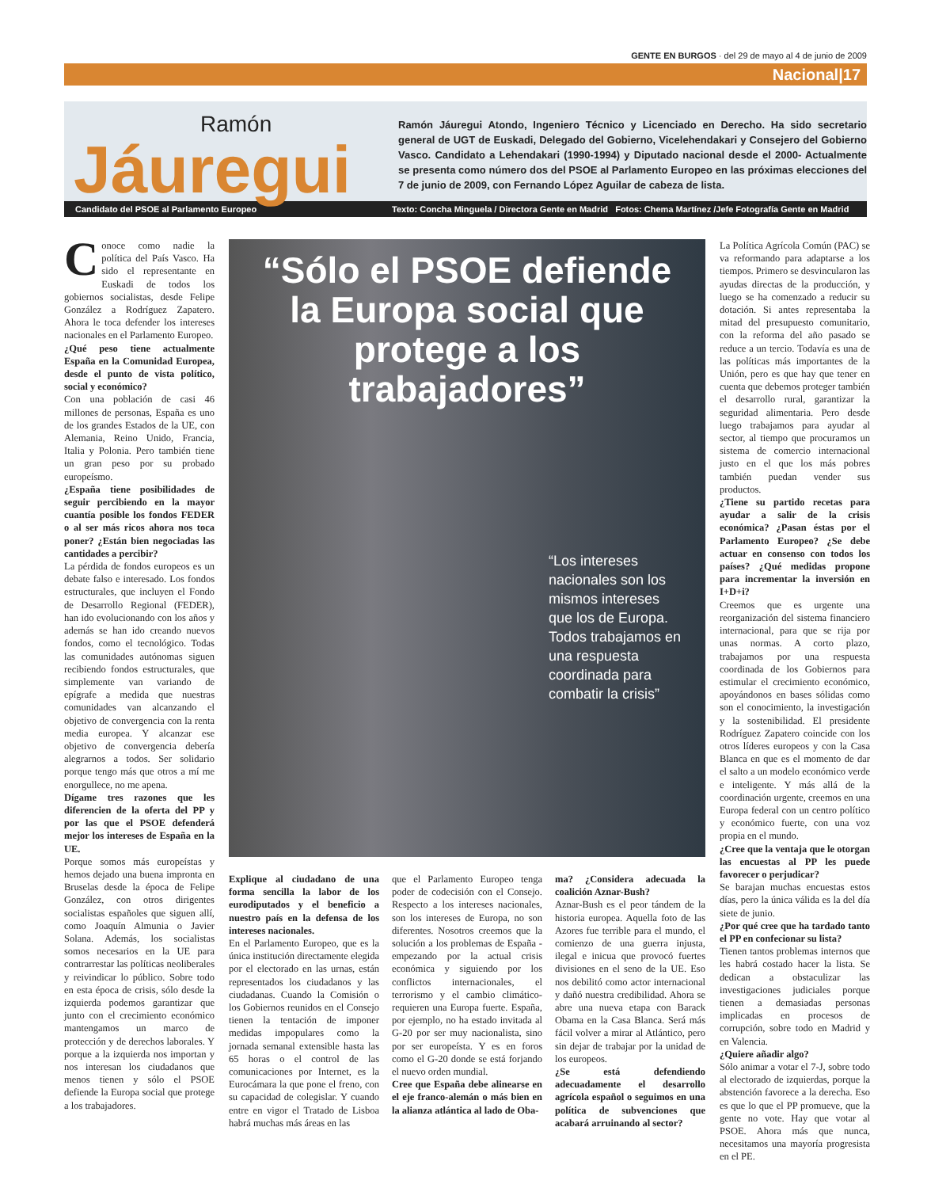GENTE EN BURGOS · del 29 de mayo al 4 de junio de 2009
Nacional|17
Ramón
Jáuregui
Ramón Jáuregui Atondo, Ingeniero Técnico y Licenciado en Derecho. Ha sido secretario general de UGT de Euskadi, Delegado del Gobierno, Vicelehendakari y Consejero del Gobierno Vasco. Candidato a Lehendakari (1990-1994) y Diputado nacional desde el 2000- Actualmente se presenta como número dos del PSOE al Parlamento Europeo en las próximas elecciones del 7 de junio de 2009, con Fernando López Aguilar de cabeza de lista.
Candidato del PSOE al Parlamento Europeo Texto: Concha Minguela / Directora Gente en Madrid Fotos: Chema Martínez /Jefe Fotografía Gente en Madrid
Conoce como nadie la política del País Vasco. Ha sido el representante en Euskadi de todos los gobiernos socialistas, desde Felipe González a Rodríguez Zapatero. Ahora le toca defender los intereses nacionales en el Parlamento Europeo.
¿Qué peso tiene actualmente España en la Comunidad Europea, desde el punto de vista político, social y económico?
Con una población de casi 46 millones de personas, España es uno de los grandes Estados de la UE, con Alemania, Reino Unido, Francia, Italia y Polonia. Pero también tiene un gran peso por su probado europeísmo.
¿España tiene posibilidades de seguir percibiendo en la mayor cuantía posible los fondos FEDER o al ser más ricos ahora nos toca poner? ¿Están bien negociadas las cantidades a percibir?
La pérdida de fondos europeos es un debate falso e interesado. Los fondos estructurales, que incluyen el Fondo de Desarrollo Regional (FEDER), han ido evolucionando con los años y además se han ido creando nuevos fondos, como el tecnológico. Todas las comunidades autónomas siguen recibiendo fondos estructurales, que simplemente van variando de epígrafe a medida que nuestras comunidades van alcanzando el objetivo de convergencia con la renta media europea. Y alcanzar ese objetivo de convergencia debería alegrarnos a todos. Ser solidario porque tengo más que otros a mí me enorgullece, no me apena.
Dígame tres razones que les diferencien de la oferta del PP y por las que el PSOE defenderá mejor los intereses de España en la UE.
Porque somos más europeístas y hemos dejado una buena impronta en Bruselas desde la época de Felipe González, con otros dirigentes socialistas españoles que siguen allí, como Joaquín Almunia o Javier Solana. Además, los socialistas somos necesarios en la UE para contrarrestar las políticas neoliberales y reivindicar lo público. Sobre todo en esta época de crisis, sólo desde la izquierda podemos garantizar que junto con el crecimiento económico mantengamos un marco de protección y de derechos laborales. Y porque a la izquierda nos importan y nos interesan los ciudadanos que menos tienen y sólo el PSOE defiende la Europa social que protege a los trabajadores.
“Sólo el PSOE defiende la Europa social que protege a los trabajadores”
“Los intereses nacionales son los mismos intereses que los de Europa. Todos trabajamos en una respuesta coordinada para combatir la crisis”
Explique al ciudadano de una forma sencilla la labor de los eurodiputados y el beneficio a nuestro país en la defensa de los intereses nacionales.
En el Parlamento Europeo, que es la única institución directamente elegida por el electorado en las urnas, están representados los ciudadanos y las ciudadanas. Cuando la Comisión o los Gobiernos reunidos en el Consejo tienen la tentación de imponer medidas impopulares como la jornada semanal extensible hasta las 65 horas o el control de las comunicaciones por Internet, es la Eurocámara la que pone el freno, con su capacidad de colegislar. Y cuando entre en vigor el Tratado de Lisboa habrá muchas más áreas en las
que el Parlamento Europeo tenga poder de codecisión con el Consejo. Respecto a los intereses nacionales, son los intereses de Europa, no son diferentes. Nosotros creemos que la solución a los problemas de España -empezando por la actual crisis económica y siguiendo por los conflictos internacionales, el terrorismo y el cambio climático- requieren una Europa fuerte. España, por ejemplo, no ha estado invitada al G-20 por ser muy nacionalista, sino por ser europeísta. Y es en foros como el G-20 donde se está forjando el nuevo orden mundial.
Cree que España debe alinearse en el eje franco-alemán o más bien en la alianza atlántica al lado de Oba-
ma? ¿Considera adecuada la coalición Aznar-Bush?
Aznar-Bush es el peor tándem de la historia europea. Aquella foto de las Azores fue terrible para el mundo, el comienzo de una guerra injusta, ilegal e inicua que provocó fuertes divisiones en el seno de la UE. Eso nos debilitó como actor internacional y dañó nuestra credibilidad. Ahora se abre una nueva etapa con Barack Obama en la Casa Blanca. Será más fácil volver a mirar al Atlántico, pero sin dejar de trabajar por la unidad de los europeos.
¿Se está defendiendo adecuadamente el desarrollo agrícola español o seguimos en una política de subvenciones que acabará arruinando al sector?
La Política Agrícola Común (PAC) se va reformando para adaptarse a los tiempos. Primero se desvincularon las ayudas directas de la producción, y luego se ha comenzado a reducir su dotación. Si antes representaba la mitad del presupuesto comunitario, con la reforma del año pasado se reduce a un tercio. Todavía es una de las políticas más importantes de la Unión, pero es que hay que tener en cuenta que debemos proteger también el desarrollo rural, garantizar la seguridad alimentaria. Pero desde luego trabajamos para ayudar al sector, al tiempo que procuramos un sistema de comercio internacional justo en el que los más pobres también puedan vender sus productos.
¿Tiene su partido recetas para ayudar a salir de la crisis económica? ¿Pasan éstas por el Parlamento Europeo? ¿Se debe actuar en consenso con todos los países? ¿Qué medidas propone para incrementar la inversión en I+D+i?
Creemos que es urgente una reorganización del sistema financiero internacional, para que se rija por unas normas. A corto plazo, trabajamos por una respuesta coordinada de los Gobiernos para estimular el crecimiento económico, apoyándonos en bases sólidas como son el conocimiento, la investigación y la sostenibilidad. El presidente Rodríguez Zapatero coincide con los otros líderes europeos y con la Casa Blanca en que es el momento de dar el salto a un modelo económico verde e inteligente. Y más allá de la coordinación urgente, creemos en una Europa federal con un centro político y económico fuerte, con una voz propia en el mundo.
¿Cree que la ventaja que le otorgan las encuestas al PP les puede favorecer o perjudicar?
Se barajan muchas encuestas estos días, pero la única válida es la del día siete de junio.
¿Por qué cree que ha tardado tanto el PP en confecionar su lista?
Tienen tantos problemas internos que les habrá costado hacer la lista. Se dedican a obstaculizar las investigaciones judiciales porque tienen a demasiadas personas implicadas en procesos de corrupción, sobre todo en Madrid y en Valencia.
¿Quiere añadir algo?
Sólo animar a votar el 7-J, sobre todo al electorado de izquierdas, porque la abstención favorece a la derecha. Eso es que lo que el PP promueve, que la gente no vote. Hay que votar al PSOE. Ahora más que nunca, necesitamos una mayoría progresista en el PE.